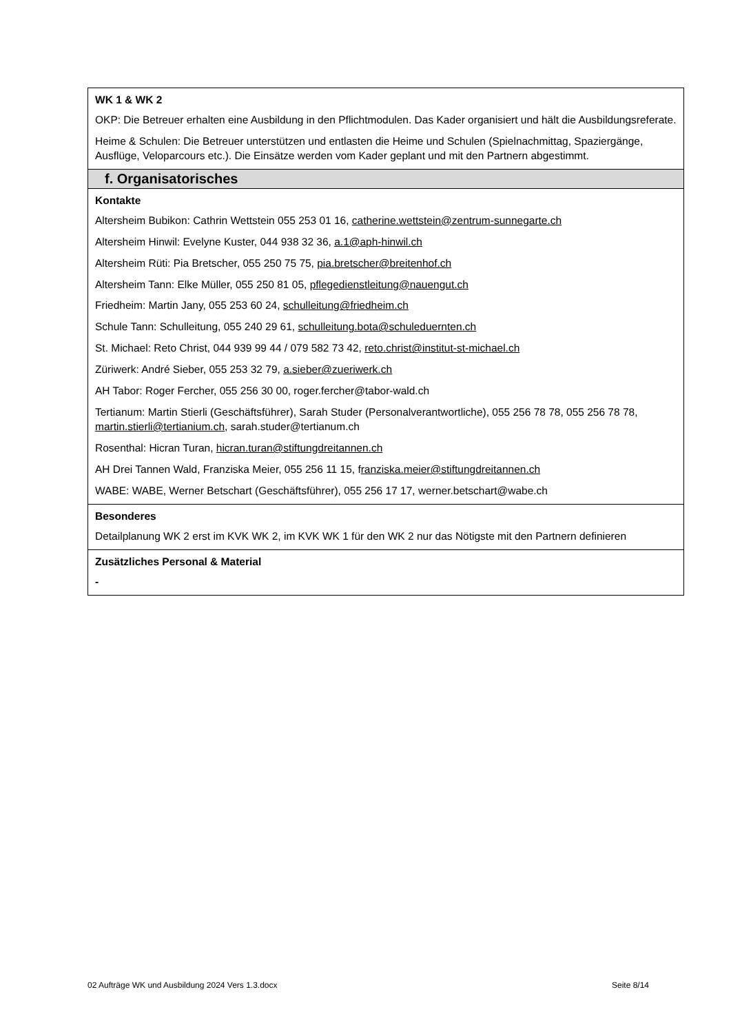| WK 1 & WK 2 OKP: Die Betreuer erhalten eine Ausbildung in den Pflichtmodulen. Das Kader organisiert und hält die Ausbildungsreferate. Heime & Schulen: Die Betreuer unterstützen und entlasten die Heime und Schulen (Spielnachmittag, Spaziergänge, Ausflüge, Veloparcours etc.). Die Einsätze werden vom Kader geplant und mit den Partnern abgestimmt. |
| f. Organisatorisches |
| Kontakte Altersheim Bubikon: Cathrin Wettstein 055 253 01 16, catherine.wettstein@zentrum-sunnegarte.ch Altersheim Hinwil: Evelyne Kuster, 044 938 32 36, a.1@aph-hinwil.ch Altersheim Rüti: Pia Bretscher, 055 250 75 75, pia.bretscher@breitenhof.ch Altersheim Tann: Elke Müller, 055 250 81 05, pflegedienstleitung@nauengut.ch Friedheim: Martin Jany, 055 253 60 24, schulleitung@friedheim.ch Schule Tann: Schulleitung, 055 240 29 61, schulleitung.bota@schuleduernten.ch St. Michael: Reto Christ, 044 939 99 44 / 079 582 73 42, reto.christ@institut-st-michael.ch Züriwerk: André Sieber, 055 253 32 79, a.sieber@zueriwerk.ch AH Tabor: Roger Fercher, 055 256 30 00, roger.fercher@tabor-wald.ch Tertianum: Martin Stierli (Geschäftsführer), Sarah Studer (Personalverantwortliche), 055 256 78 78, 055 256 78 78, martin.stierli@tertianium.ch , sarah.studer@tertianum.ch Rosenthal: Hicran Turan, hicran.turan@stiftungdreitannen.ch AH Drei Tannen Wald, Franziska Meier, 055 256 11 15, f ranziska.meier@stiftungdreitannen.ch WABE: WABE, Werner Betschart (Geschäftsführer), 055 256 17 17, werner.betschart@wabe.ch |
| Besonderes Detailplanung WK 2 erst im KVK WK 2, im KVK WK 1 für den WK 2 nur das Nötigste mit den Partnern definieren |
| Zusätzliches Personal & Material - |
02 Aufträge WK und Ausbildung 2024 Vers 1.3.docx Seite 8/14